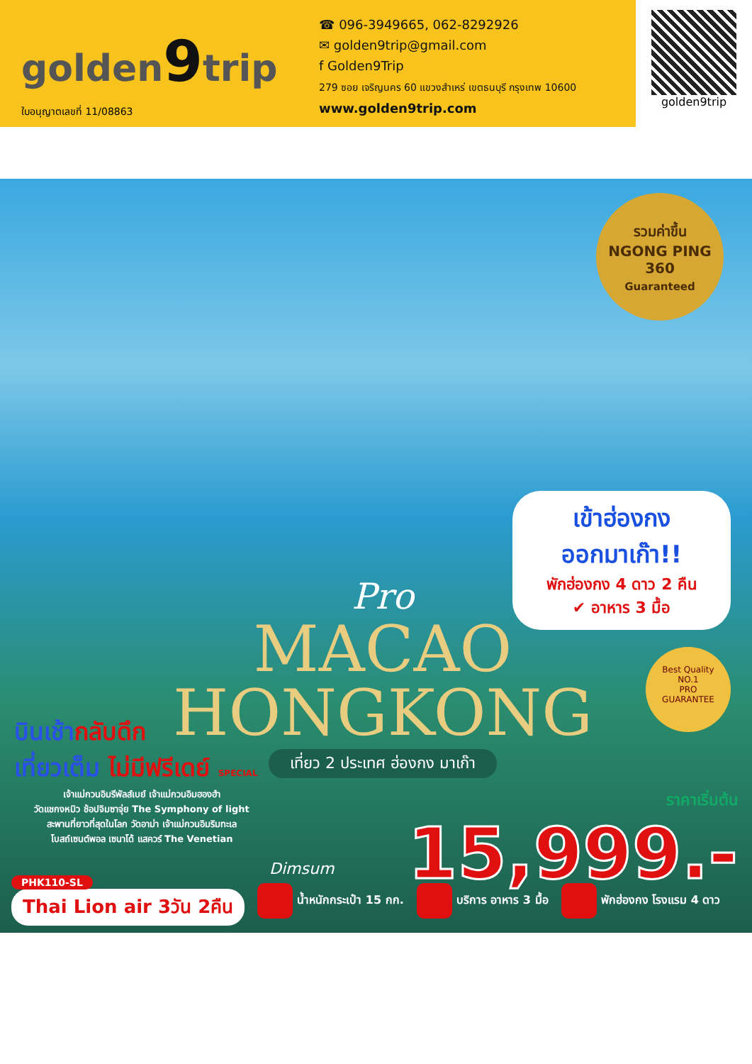golden9trip
ใบอนุญาตเลขที่ 11/08863
☎ 096-3949665, 062-8292926
✉ golden9trip@gmail.com
f Golden9Trip
279 ซอย เจริญนคร 60 แขวงสำเหร่ เขตธนบุรี กรุงเทพ 10600
www.golden9trip.com
golden9trip
รวมค่าขึ้น
NGONG PING 360
Guaranteed
เข้าฮ่องกง
ออกมาเก๊า!!
พักฮ่องกง 4 ดาว 2 คืน
✔ อาหาร 3 มื้อ
Pro
MACAO
HONGKONG
เที่ยว 2 ประเทศ ฮ่องกง มาเก๊า
บินเช้ากลับดึก
เที่ยวเต็ม ไม่มีฟรีเดย์ SPECIAL
เจ้าแม่กวนอิมรีพัลส์เบย์ เจ้าแม่กวนอิมฮองฮำ
วัดแชกงหมิว ช้อปจิมซาจุ่ย The Symphony of light
สะพานที่ยาวที่สุดในโลก วัดอาม่า เจ้าแม่กวนอิมริมทะเล
โบสถ์เซนต์พอล เซนาโด้ แสควร์ The Venetian
Dimsum
Best Quality
NO.1
PRO
GUARANTEE
ราคาเริ่มต้น
15,999.-
PHK110-SL
Thai Lion air 3วัน 2คืน
น้ำหนักกระเป๋า 15 กก. บริการ อาหาร 3 มื้อ พักฮ่องกง โรงแรม 4 ดาว